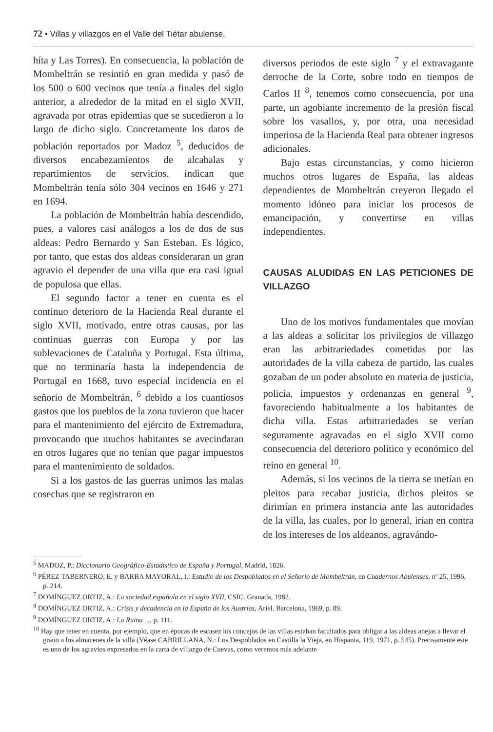72 • Villas y villazgos en el Valle del Tiétar abulense.
híta y Las Torres). En consecuencia, la población de Mombeltrán se resintió en gran medida y pasó de los 500 o 600 vecinos que tenía a finales del siglo anterior, a alrededor de la mitad en el siglo XVII, agravada por otras epidemias que se sucedieron a lo largo de dicho siglo. Concretamente los datos de población reportados por Madoz <sup>5</sup>, deducidos de diversos encabezamientos de alcabalas y repartimientos de servicios, indican que Mombeltrán tenía sólo 304 vecinos en 1646 y 271 en 1694.
La población de Mombeltrán había descendido, pues, a valores casi análogos a los de dos de sus aldeas: Pedro Bernardo y San Esteban. Es lógico, por tanto, que estas dos aldeas consideraran un gran agravio el depender de una villa que era casi igual de populosa que ellas.
El segundo factor a tener en cuenta es el continuo deterioro de la Hacienda Real durante el siglo XVII, motivado, entre otras causas, por las continuas guerras con Europa y por las sublevaciones de Cataluña y Portugal. Esta última, que no terminaría hasta la independencia de Portugal en 1668, tuvo especial incidencia en el señorío de Mombeltrán, <sup>6</sup> debido a los cuantiosos gastos que los pueblos de la zona tuvieron que hacer para el mantenimiento del ejército de Extremadura, provocando que muchos habitantes se avecindaran en otros lugares que no tenían que pagar impuestos para el mantenimiento de soldados.
Si a los gastos de las guerras unimos las malas cosechas que se registraron en
diversos periodos de este siglo <sup>7</sup> y el extravagante derroche de la Corte, sobre todo en tiempos de Carlos II <sup>8</sup>, tenemos como consecuencia, por una parte, un agobiante incremento de la presión fiscal sobre los vasallos, y, por otra, una necesidad imperiosa de la Hacienda Real para obtener ingresos adicionales.
Bajo estas circunstancias, y como hicieron muchos otros lugares de España, las aldeas dependientes de Mombeltrán creyeron llegado el momento idóneo para iniciar los procesos de emancipación, y convertirse en villas independientes.
CAUSAS ALUDIDAS EN LAS PETICIONES DE VILLAZGO
Uno de los motivos fundamentales que movían a las aldeas a solicitar los privilegios de villazgo eran las arbitrariedades cometidas por las autoridades de la villa cabeza de partido, las cuales gozaban de un poder absoluto en materia de justicia, policía, impuestos y ordenanzas en general <sup>9</sup>, favoreciendo habitualmente a los habitantes de dicha villa. Estas arbitrariedades se verían seguramente agravadas en el siglo XVII como consecuencia del deterioro político y económico del reino en general <sup>10</sup>.
Además, si los vecinos de la tierra se metían en pleitos para recabar justicia, dichos pleitos se dirimían en primera instancia ante las autoridades de la villa, las cuales, por lo general, irían en contra de los intereses de los aldeanos, agravándo-
<sup>5</sup> MADOZ, P.: Diccionario Geográfico-Estadístico de España y Portugal, Madrid, 1826.
<sup>6</sup> PÉREZ TABERNERO, E. y BARBA MAYORAL, I.: Estudio de los Despoblados en el Señorío de Mombeltrán, en Cuadernos Abulenses, nº 25, 1996, p. 214.
<sup>7</sup> DOMÍNGUEZ ORTIZ, A.: La sociedad española en el siglo XVII, CSIC. Granada, 1982.
<sup>8</sup> DOMÍNGUEZ ORTIZ, A.: Crisis y decadencia en la España de los Austrias, Ariel. Barcelona, 1969, p. 89.
<sup>9</sup> DOMÍNGUEZ ORTIZ, A.: La Ruina ..., p. 111.
<sup>10</sup> Hay que tener en cuenta, por ejemplo, que en épocas de escasez los concejos de las villas estaban facultados para obligar a las aldeas anejas a llevar el grano a los almacenes de la villa (Véase CABRILLANA, N.: Los Despoblados en Castilla la Vieja, en Hispania, 119, 1971, p. 545). Precisamente este es uno de los agravios expresados en la carta de villazgo de Cuevas, como veremos más adelante